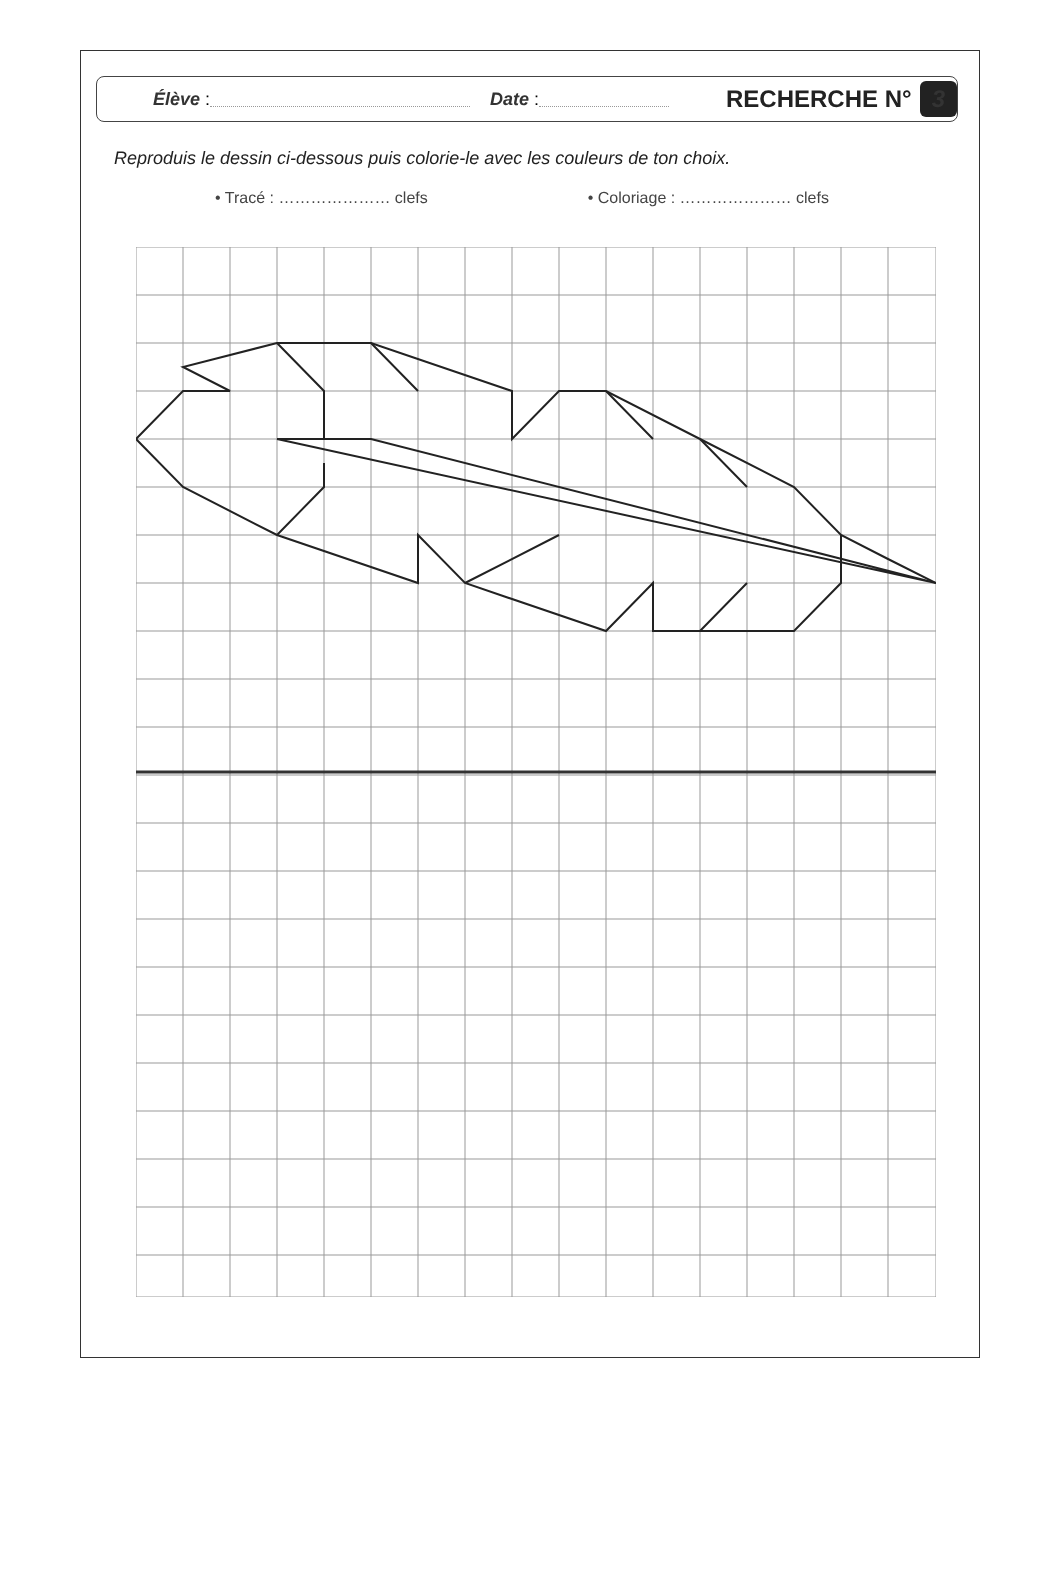Élève : Date :
RECHERCHE N° 3
Reproduis le dessin ci-dessous puis colorie-le avec les couleurs de ton choix.
• Tracé : ………………… clefs • Coloriage : ………………… clefs